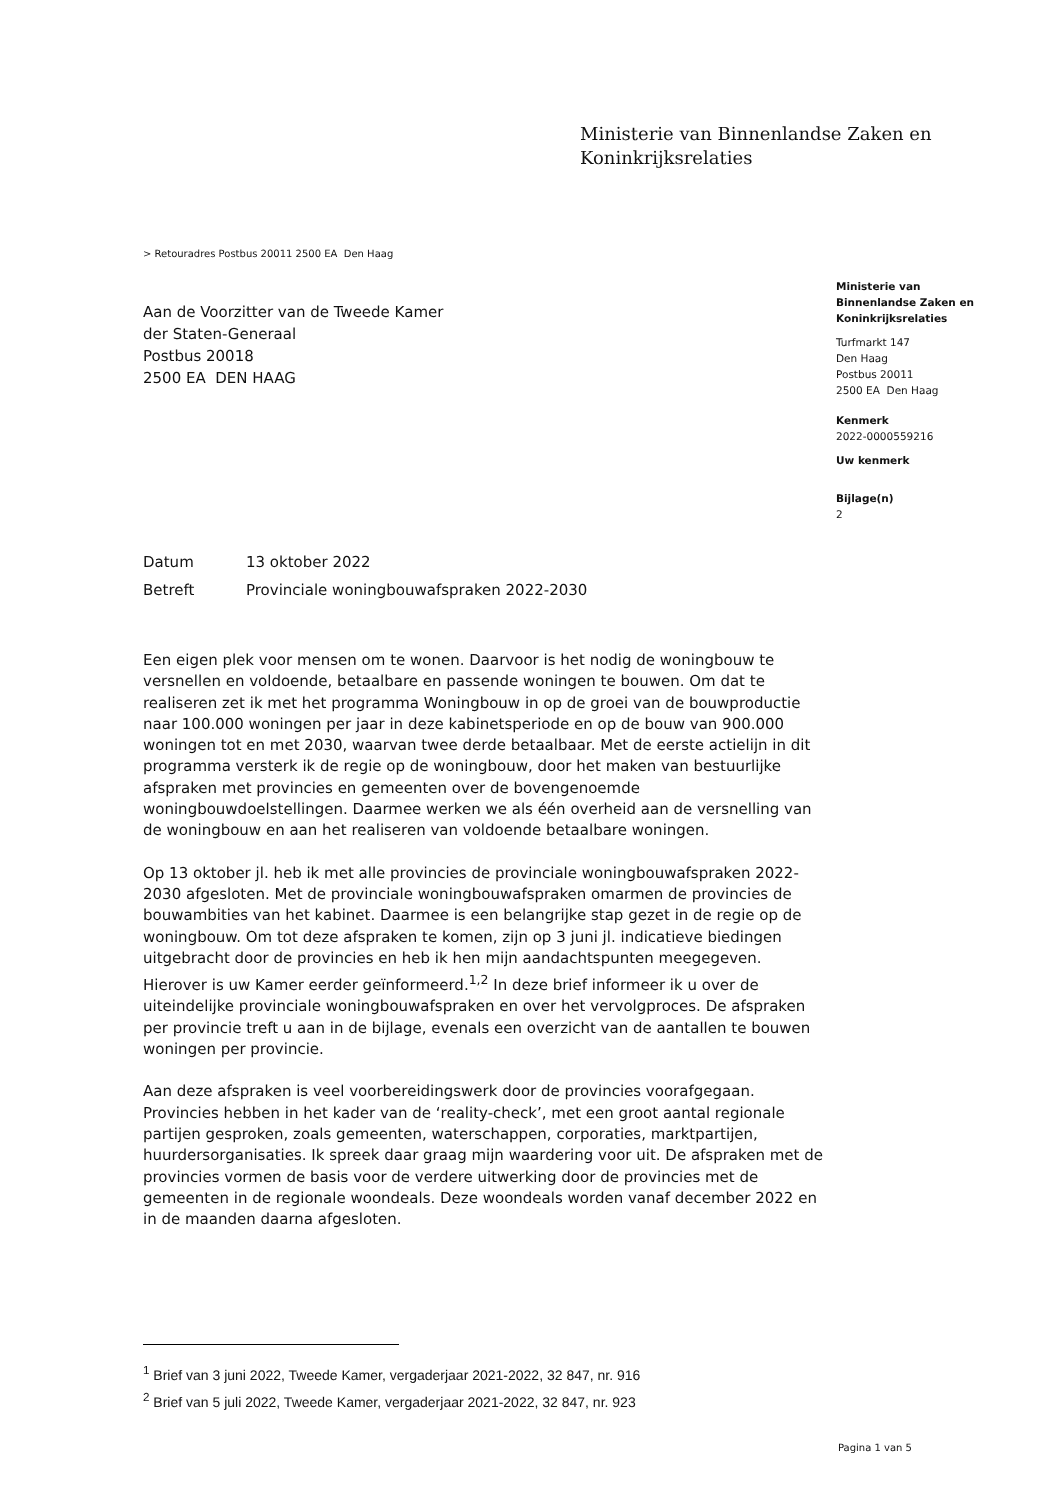Ministerie van Binnenlandse Zaken en
Koninkrijksrelaties
> Retouradres Postbus 20011 2500 EA Den Haag
Aan de Voorzitter van de Tweede Kamer
der Staten-Generaal
Postbus 20018
2500 EA DEN HAAG
Ministerie van
Binnenlandse Zaken en
Koninkrijksrelaties
Turfmarkt 147
Den Haag
Postbus 20011
2500 EA Den Haag
Kenmerk
2022-0000559216
Uw kenmerk
Bijlage(n)
2
Datum 13 oktober 2022
Betreft Provinciale woningbouwafspraken 2022-2030
Een eigen plek voor mensen om te wonen. Daarvoor is het nodig de woningbouw te versnellen en voldoende, betaalbare en passende woningen te bouwen. Om dat te realiseren zet ik met het programma Woningbouw in op de groei van de bouwproductie naar 100.000 woningen per jaar in deze kabinetsperiode en op de bouw van 900.000 woningen tot en met 2030, waarvan twee derde betaalbaar. Met de eerste actielijn in dit programma versterk ik de regie op de woningbouw, door het maken van bestuurlijke afspraken met provincies en gemeenten over de bovengenoemde woningbouwdoelstellingen. Daarmee werken we als één overheid aan de versnelling van de woningbouw en aan het realiseren van voldoende betaalbare woningen.
Op 13 oktober jl. heb ik met alle provincies de provinciale woningbouwafspraken 2022-2030 afgesloten. Met de provinciale woningbouwafspraken omarmen de provincies de bouwambities van het kabinet. Daarmee is een belangrijke stap gezet in de regie op de woningbouw. Om tot deze afspraken te komen, zijn op 3 juni jl. indicatieve biedingen uitgebracht door de provincies en heb ik hen mijn aandachtspunten meegegeven. Hierover is uw Kamer eerder geïnformeerd.<sup>1,2</sup> In deze brief informeer ik u over de uiteindelijke provinciale woningbouwafspraken en over het vervolgproces. De afspraken per provincie treft u aan in de bijlage, evenals een overzicht van de aantallen te bouwen woningen per provincie.
Aan deze afspraken is veel voorbereidingswerk door de provincies voorafgegaan. Provincies hebben in het kader van de ‘reality-check’, met een groot aantal regionale partijen gesproken, zoals gemeenten, waterschappen, corporaties, marktpartijen, huurdersorganisaties. Ik spreek daar graag mijn waardering voor uit. De afspraken met de provincies vormen de basis voor de verdere uitwerking door de provincies met de gemeenten in de regionale woondeals. Deze woondeals worden vanaf december 2022 en in de maanden daarna afgesloten.
<sup>1</sup> Brief van 3 juni 2022, Tweede Kamer, vergaderjaar 2021-2022, 32 847, nr. 916
<sup>2</sup> Brief van 5 juli 2022, Tweede Kamer, vergaderjaar 2021-2022, 32 847, nr. 923
Pagina 1 van 5